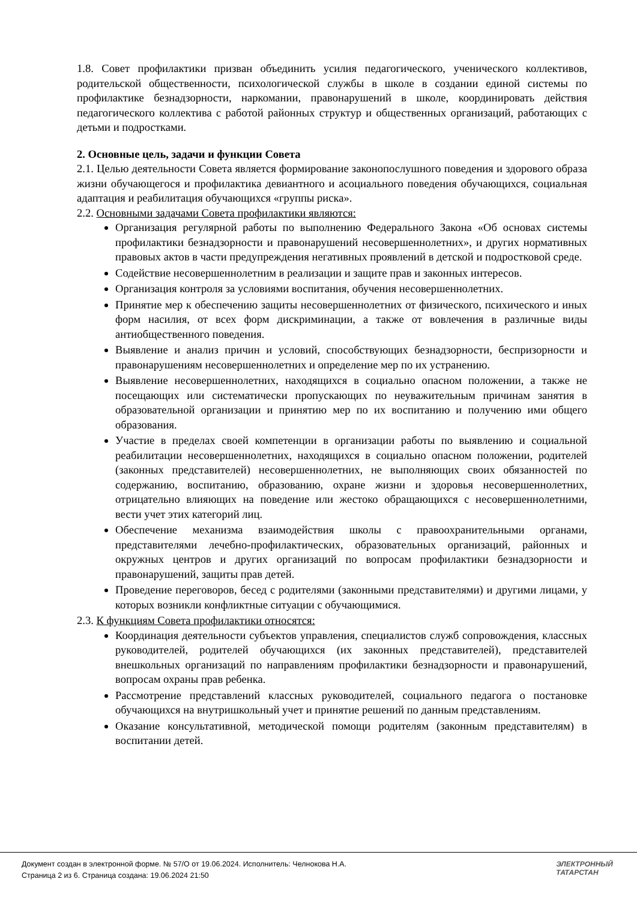1.8. Совет профилактики призван объединить усилия педагогического, ученического коллективов, родительской общественности, психологической службы в школе в создании единой системы по профилактике безнадзорности, наркомании, правонарушений в школе, координировать действия педагогического коллектива с работой районных структур и общественных организаций, работающих с детьми и подростками.
2. Основные цель, задачи и функции Совета
2.1. Целью деятельности Совета является формирование законопослушного поведения и здорового образа жизни обучающегося и профилактика девиантного и асоциального поведения обучающихся, социальная адаптация и реабилитация обучающихся «группы риска».
2.2. Основными задачами Совета профилактики являются:
Организация регулярной работы по выполнению Федерального Закона «Об основах системы профилактики безнадзорности и правонарушений несовершеннолетних», и других нормативных правовых актов в части предупреждения негативных проявлений в детской и подростковой среде.
Содействие несовершеннолетним в реализации и защите прав и законных интересов.
Организация контроля за условиями воспитания, обучения несовершеннолетних.
Принятие мер к обеспечению защиты несовершеннолетних от физического, психического и иных форм насилия, от всех форм дискриминации, а также от вовлечения в различные виды антиобщественного поведения.
Выявление и анализ причин и условий, способствующих безнадзорности, беспризорности и правонарушениям несовершеннолетних и определение мер по их устранению.
Выявление несовершеннолетних, находящихся в социально опасном положении, а также не посещающих или систематически пропускающих по неуважительным причинам занятия в образовательной организации и принятию мер по их воспитанию и получению ими общего образования.
Участие в пределах своей компетенции в организации работы по выявлению и социальной реабилитации несовершеннолетних, находящихся в социально опасном положении, родителей (законных представителей) несовершеннолетних, не выполняющих своих обязанностей по содержанию, воспитанию, образованию, охране жизни и здоровья несовершеннолетних, отрицательно влияющих на поведение или жестоко обращающихся с несовершеннолетними, вести учет этих категорий лиц.
Обеспечение механизма взаимодействия школы с правоохранительными органами, представителями лечебно-профилактических, образовательных организаций, районных и окружных центров и других организаций по вопросам профилактики безнадзорности и правонарушений, защиты прав детей.
Проведение переговоров, бесед с родителями (законными представителями) и другими лицами, у которых возникли конфликтные ситуации с обучающимися.
2.3. К функциям Совета профилактики относятся:
Координация деятельности субъектов управления, специалистов служб сопровождения, классных руководителей, родителей обучающихся (их законных представителей), представителей внешкольных организаций по направлениям профилактики безнадзорности и правонарушений, вопросам охраны прав ребенка.
Рассмотрение представлений классных руководителей, социального педагога о постановке обучающихся на внутришкольный учет и принятие решений по данным представлениям.
Оказание консультативной, методической помощи родителям (законным представителям) в воспитании детей.
Документ создан в электронной форме. № 57/О от 19.06.2024. Исполнитель: Челнокова Н.А.
Страница 2 из 6. Страница создана: 19.06.2024 21:50
ЭЛЕКТРОННЫЙ
ТАТАРСТАН